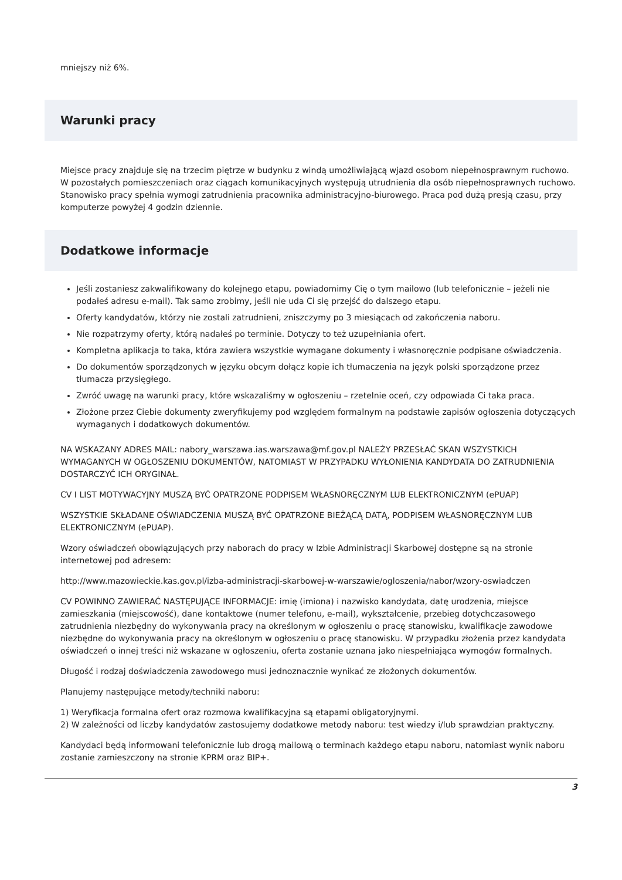mniejszy niż 6%.
Warunki pracy
Miejsce pracy znajduje się na trzecim piętrze w budynku z windą umożliwiającą wjazd osobom niepełnosprawnym ruchowo. W pozostałych pomieszczeniach oraz ciągach komunikacyjnych występują utrudnienia dla osób niepełnosprawnych ruchowo.
Stanowisko pracy spełnia wymogi zatrudnienia pracownika administracyjno-biurowego. Praca pod dużą presją czasu, przy komputerze powyżej 4 godzin dziennie.
Dodatkowe informacje
Jeśli zostaniesz zakwalifikowany do kolejnego etapu, powiadomimy Cię o tym mailowo (lub telefonicznie – jeżeli nie podałeś adresu e-mail). Tak samo zrobimy, jeśli nie uda Ci się przejść do dalszego etapu.
Oferty kandydatów, którzy nie zostali zatrudnieni, zniszczymy po 3 miesiącach od zakończenia naboru.
Nie rozpatrzymy oferty, którą nadałeś po terminie. Dotyczy to też uzupełniania ofert.
Kompletna aplikacja to taka, która zawiera wszystkie wymagane dokumenty i własnoręcznie podpisane oświadczenia.
Do dokumentów sporządzonych w języku obcym dołącz kopie ich tłumaczenia na język polski sporządzone przez tłumacza przysięgłego.
Zwróć uwagę na warunki pracy, które wskazaliśmy w ogłoszeniu – rzetelnie oceń, czy odpowiada Ci taka praca.
Złożone przez Ciebie dokumenty zweryfikujemy pod względem formalnym na podstawie zapisów ogłoszenia dotyczących wymaganych i dodatkowych dokumentów.
NA WSKAZANY ADRES MAIL: nabory_warszawa.ias.warszawa@mf.gov.pl NALEŻY PRZESŁAĆ SKAN WSZYSTKICH WYMAGANYCH W OGŁOSZENIU DOKUMENTÓW, NATOMIAST W PRZYPADKU WYŁONIENIA KANDYDATA DO ZATRUDNIENIA DOSTARCZYĆ ICH ORYGINAŁ.
CV I LIST MOTYWACYJNY MUSZĄ BYĆ OPATRZONE PODPISEM WŁASNORĘCZNYM LUB ELEKTRONICZNYM (ePUAP)
WSZYSTKIE SKŁADANE OŚWIADCZENIA MUSZĄ BYĆ OPATRZONE BIEŻĄCĄ DATĄ, PODPISEM WŁASNORĘCZNYM LUB ELEKTRONICZNYM (ePUAP).
Wzory oświadczeń obowiązujących przy naborach do pracy w Izbie Administracji Skarbowej dostępne są na stronie internetowej pod adresem:
http://www.mazowieckie.kas.gov.pl/izba-administracji-skarbowej-w-warszawie/ogloszenia/nabor/wzory-oswiadczen
CV POWINNO ZAWIERAĆ NASTĘPUJĄCE INFORMACJE: imię (imiona) i nazwisko kandydata, datę urodzenia, miejsce zamieszkania (miejscowość), dane kontaktowe (numer telefonu, e-mail), wykształcenie, przebieg dotychczasowego zatrudnienia niezbędny do wykonywania pracy na określonym w ogłoszeniu o pracę stanowisku, kwalifikacje zawodowe niezbędne do wykonywania pracy na określonym w ogłoszeniu o pracę stanowisku. W przypadku złożenia przez kandydata oświadczeń o innej treści niż wskazane w ogłoszeniu, oferta zostanie uznana jako niespełniająca wymogów formalnych.
Długość i rodzaj doświadczenia zawodowego musi jednoznacznie wynikać ze złożonych dokumentów.
Planujemy następujące metody/techniki naboru:
1) Weryfikacja formalna ofert oraz rozmowa kwalifikacyjna są etapami obligatoryjnymi.
2) W zależności od liczby kandydatów zastosujemy dodatkowe metody naboru: test wiedzy i/lub sprawdzian praktyczny.
Kandydaci będą informowani telefonicznie lub drogą mailową o terminach każdego etapu naboru, natomiast wynik naboru zostanie zamieszczony na stronie KPRM oraz BIP+.
3